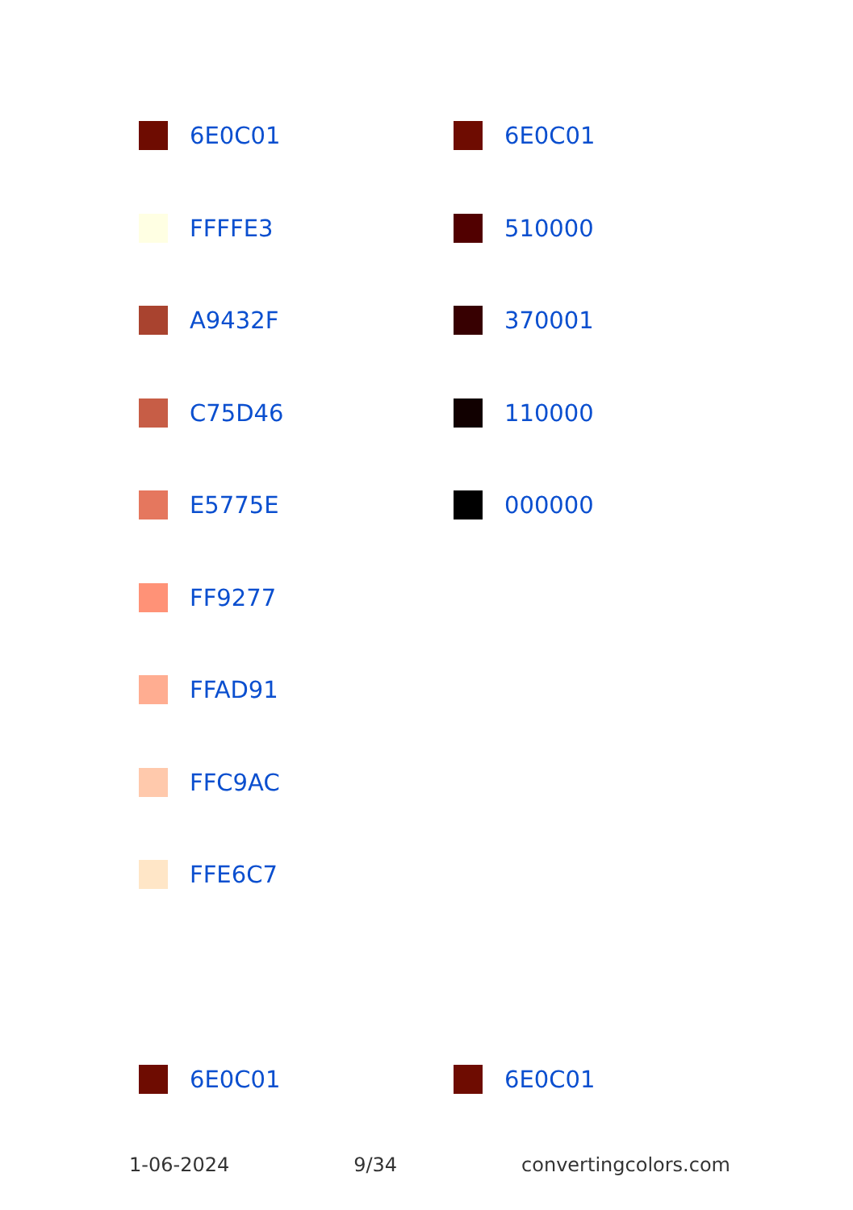6E0C01
FFFFE3
A9432F
C75D46
E5775E
FF9277
FFAD91
FFC9AC
FFE6C7
6E0C01
510000
370001
110000
000000
6E0C01 6E0C01
1-06-2024 9/34 convertingcolors.com